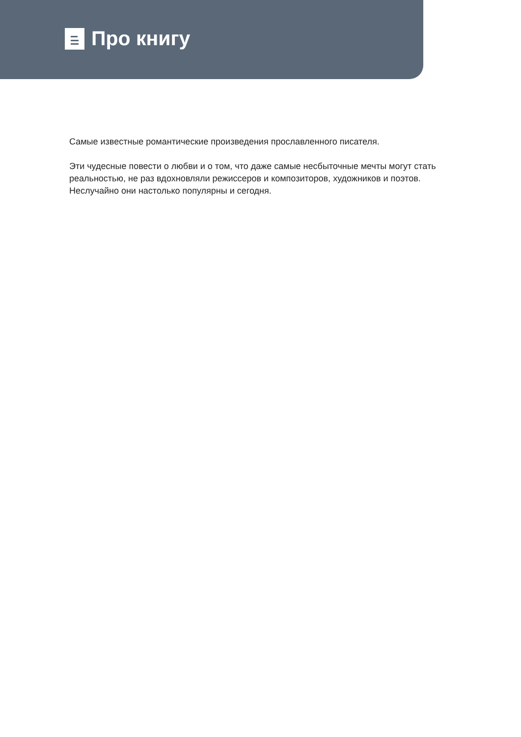Про книгу
Самые известные романтические произведения прославленного писателя.
Эти чудесные повести о любви и о том, что даже самые несбыточные мечты могут стать реальностью, не раз вдохновляли режиссеров и композиторов, художников и поэтов. Неслучайно они настолько популярны и сегодня.